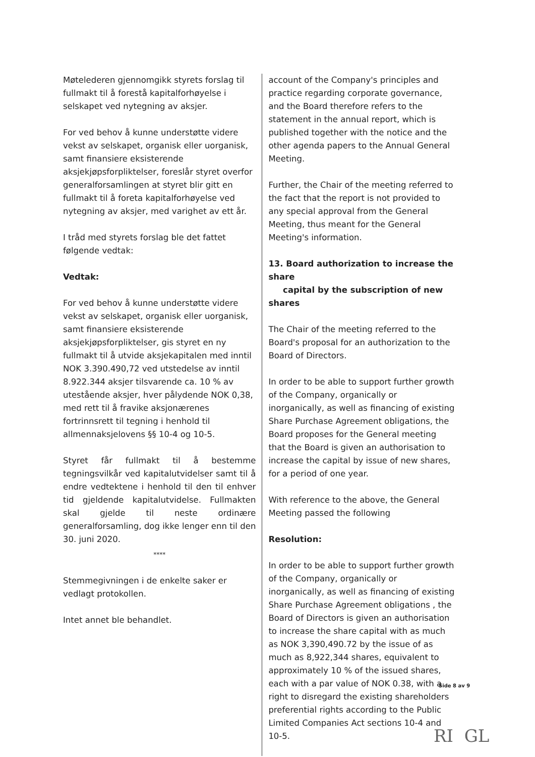Møtelederen gjennomgikk styrets forslag til fullmakt til å forestå kapitalforhøyelse i selskapet ved nytegning av aksjer.
For ved behov å kunne understøtte videre vekst av selskapet, organisk eller uorganisk, samt finansiere eksisterende aksjekjøpsforpliktelser, foreslår styret overfor generalforsamlingen at styret blir gitt en fullmakt til å foreta kapitalforhøyelse ved nytegning av aksjer, med varighet av ett år.
I tråd med styrets forslag ble det fattet følgende vedtak:
Vedtak:
For ved behov å kunne understøtte videre vekst av selskapet, organisk eller uorganisk, samt finansiere eksisterende aksjekjøpsforpliktelser, gis styret en ny fullmakt til å utvide aksjekapitalen med inntil NOK 3.390.490,72 ved utstedelse av inntil 8.922.344 aksjer tilsvarende ca. 10 % av utestående aksjer, hver pålydende NOK 0,38, med rett til å fravike aksjonærenes fortrinnsrett til tegning i henhold til allmennaksjelovens §§ 10-4 og 10-5.
Styret får fullmakt til å bestemme tegningsvilkår ved kapitalutvidelser samt til å endre vedtektene i henhold til den til enhver tid gjeldende kapitalutvidelse. Fullmakten skal gjelde til neste ordinære generalforsamling, dog ikke lenger enn til den 30. juni 2020.
****
Stemmegivningen i de enkelte saker er vedlagt protokollen.
Intet annet ble behandlet.
account of the Company's principles and practice regarding corporate governance, and the Board therefore refers to the statement in the annual report, which is published together with the notice and the other agenda papers to the Annual General Meeting.
Further, the Chair of the meeting referred to the fact that the report is not provided to any special approval from the General Meeting, thus meant for the General Meeting's information.
13. Board authorization to increase the share
capital by the subscription of new shares
The Chair of the meeting referred to the Board's proposal for an authorization to the Board of Directors.
In order to be able to support further growth of the Company, organically or inorganically, as well as financing of existing Share Purchase Agreement obligations, the Board proposes for the General meeting that the Board is given an authorisation to increase the capital by issue of new shares, for a period of one year.
With reference to the above, the General Meeting passed the following
Resolution:
In order to be able to support further growth of the Company, organically or inorganically, as well as financing of existing Share Purchase Agreement obligations , the Board of Directors is given an authorisation to increase the share capital with as much as NOK 3,390,490.72 by the issue of as much as 8,922,344 shares, equivalent to approximately 10 % of the issued shares, each with a par value of NOK 0.38, with a right to disregard the existing shareholders preferential rights according to the Public Limited Companies Act sections 10-4 and 10-5.
Side 8 av 9
RI GL